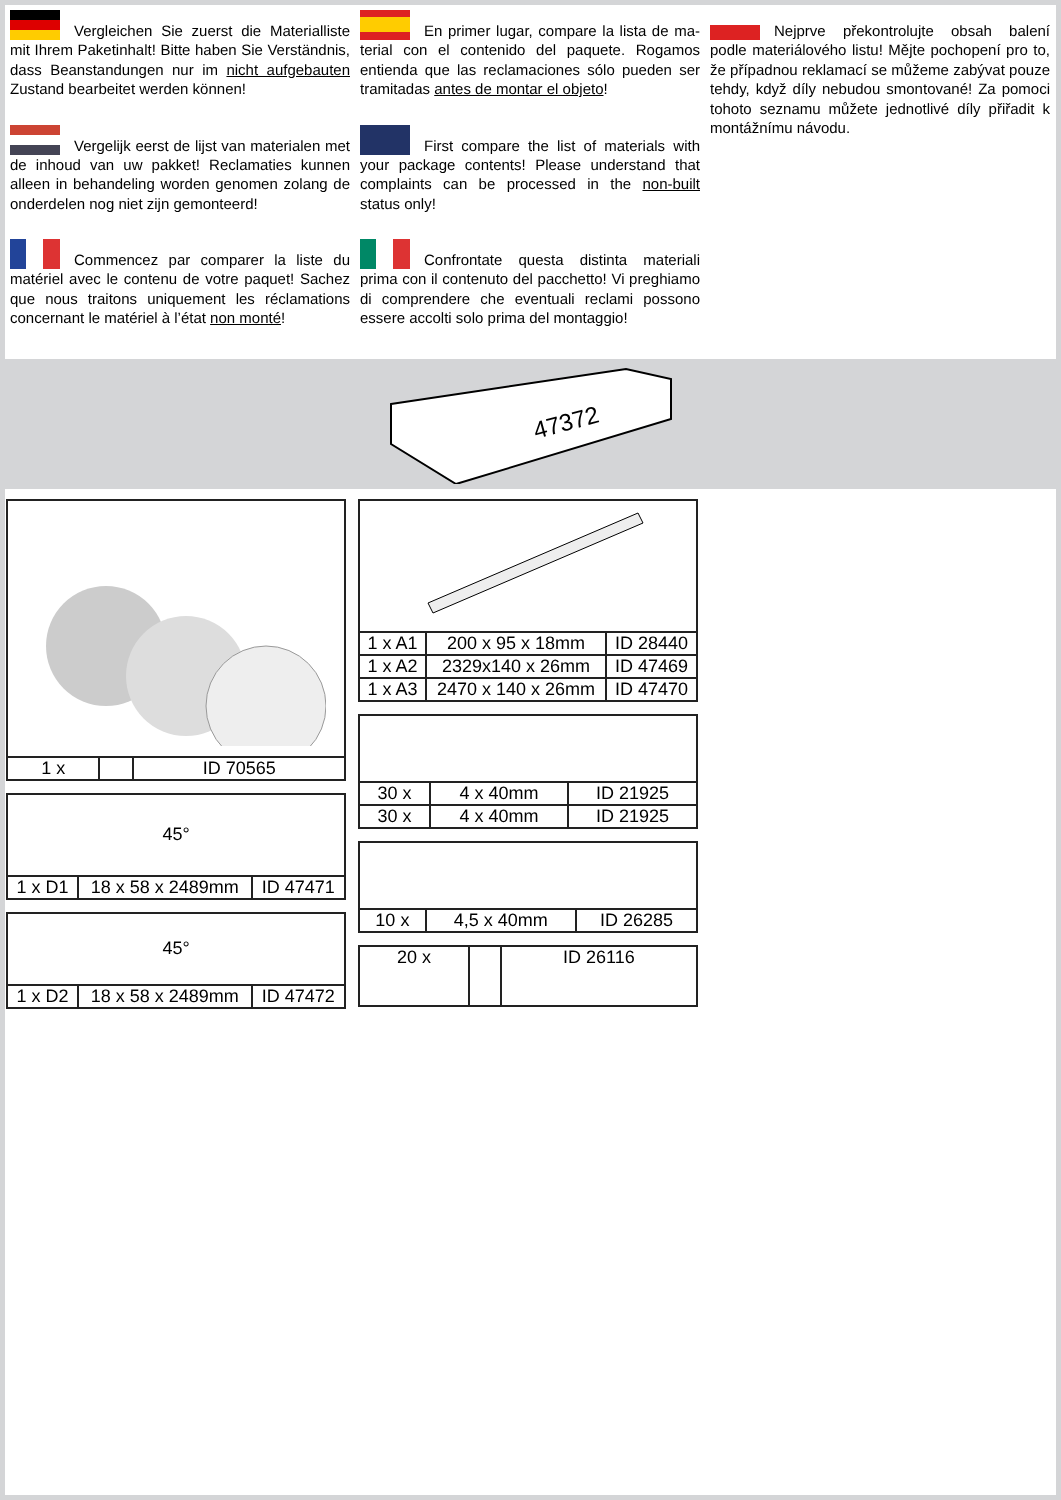Vergleichen Sie zuerst die Material­liste mit Ihrem Paketinhalt! Bitte haben Sie Verständnis, dass Beanstandungen nur im nicht aufgebauten Zustand bearbeitet werden können!
Vergelijk eerst de lijst van materialen met de inhoud van uw pakket! Reclamaties kun­nen alleen in behandeling worden genomen zo­lang de onderdelen nog niet zijn gemonteerd!
Commencez par comparer la liste du matériel avec le contenu de votre paquet! Sachez que nous traitons uniquement les réclamations concernant le matériel à l’état non monté!
En primer lugar, compare la lista de ma­terial con el contenido del paquete. Rogamos entienda que las reclamaciones sólo pueden ser tramitadas antes de montar el objeto!
First compare the list of materials with your package contents! Please understand that complaints can be processed in the non-built status only!
Confrontate questa distinta materiali prima con il contenuto del pacchetto! Vi preghia­mo di comprendere che eventuali reclami pos­sono essere accolti solo prima del montaggio!
Nejprve překontrolujte obsah balení podle materiálového listu! Mějte pochopení pro to, že případnou reklamací se můžeme zabývat pouze tehdy, když díly nebudou smontované! Za pomoci tohoto seznamu můžete jednotlivé díly přiřadit k montážnímu návodu.
47372
| 1 x | | ID 70565 |
| 45° | | |
| 1 x D1 | 18 x 58 x 2489mm | ID 47471 |
| 45° | | |
| 1 x D2 | 18 x 58 x 2489mm | ID 47472 |
| 1 x A1 | 200 x 95 x 18mm | ID 28440 |
| 1 x A2 | 2329x140 x 26mm | ID 47469 |
| 1 x A3 | 2470 x 140 x 26mm | ID 47470 |
| 30 x | 4 x 40mm | ID 21925 |
| 30 x | 4 x 40mm | ID 21925 |
| 10 x | 4,5 x 40mm | ID 26285 |
| 20 x | | ID 26116 |